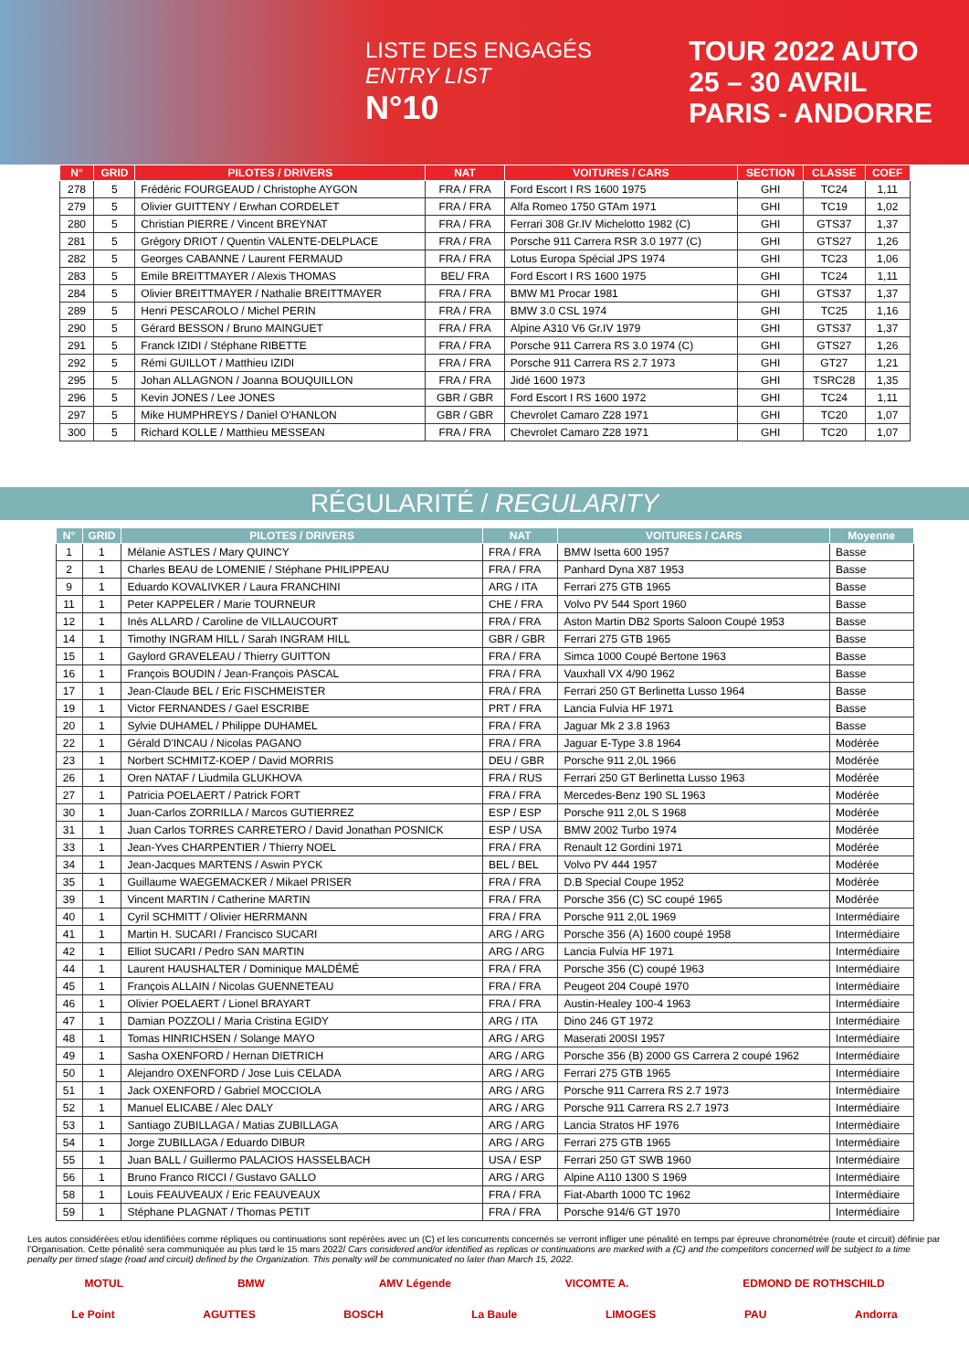LISTE DES ENGAGÉS
ENTRY LIST
N°10
TOUR 2022 AUTO
25 – 30 AVRIL
PARIS - ANDORRE
| N° | GRID | PILOTES / DRIVERS | NAT | VOITURES / CARS | SECTION | CLASSE | COEF |
| --- | --- | --- | --- | --- | --- | --- | --- |
| 278 | 5 | Frédéric FOURGEAUD / Christophe AYGON | FRA / FRA | Ford Escort I RS 1600 1975 | GHI | TC24 | 1,11 |
| 279 | 5 | Olivier GUITTENY / Erwhan CORDELET | FRA / FRA | Alfa Romeo 1750 GTAm 1971 | GHI | TC19 | 1,02 |
| 280 | 5 | Christian PIERRE / Vincent BREYNAT | FRA / FRA | Ferrari 308 Gr.IV Michelotto 1982 (C) | GHI | GTS37 | 1,37 |
| 281 | 5 | Grégory DRIOT / Quentin VALENTE-DELPLACE | FRA / FRA | Porsche 911 Carrera RSR 3.0 1977 (C) | GHI | GTS27 | 1,26 |
| 282 | 5 | Georges CABANNE / Laurent FERMAUD | FRA / FRA | Lotus Europa Spécial JPS 1974 | GHI | TC23 | 1,06 |
| 283 | 5 | Emile BREITTMAYER / Alexis THOMAS | BEL/ FRA | Ford Escort I RS 1600 1975 | GHI | TC24 | 1,11 |
| 284 | 5 | Olivier BREITTMAYER / Nathalie BREITTMAYER | FRA / FRA | BMW M1 Procar 1981 | GHI | GTS37 | 1,37 |
| 289 | 5 | Henri PESCAROLO / Michel PERIN | FRA / FRA | BMW 3.0 CSL 1974 | GHI | TC25 | 1,16 |
| 290 | 5 | Gérard BESSON / Bruno MAINGUET | FRA / FRA | Alpine A310 V6 Gr.IV 1979 | GHI | GTS37 | 1,37 |
| 291 | 5 | Franck IZIDI / Stéphane RIBETTE | FRA / FRA | Porsche 911 Carrera RS 3.0 1974 (C) | GHI | GTS27 | 1,26 |
| 292 | 5 | Rémi GUILLOT / Matthieu IZIDI | FRA / FRA | Porsche 911 Carrera RS 2.7 1973 | GHI | GT27 | 1,21 |
| 295 | 5 | Johan ALLAGNON / Joanna BOUQUILLON | FRA / FRA | Jidé 1600 1973 | GHI | TSRC28 | 1,35 |
| 296 | 5 | Kevin JONES / Lee JONES | GBR / GBR | Ford Escort I RS 1600 1972 | GHI | TC24 | 1,11 |
| 297 | 5 | Mike HUMPHREYS / Daniel O'HANLON | GBR / GBR | Chevrolet Camaro Z28 1971 | GHI | TC20 | 1,07 |
| 300 | 5 | Richard KOLLE / Matthieu MESSEAN | FRA / FRA | Chevrolet Camaro Z28 1971 | GHI | TC20 | 1,07 |
RÉGULARITÉ / REGULARITY
| N° | GRID | PILOTES / DRIVERS | NAT | VOITURES / CARS | Moyenne |
| --- | --- | --- | --- | --- | --- |
| 1 | 1 | Mélanie ASTLES / Mary QUINCY | FRA / FRA | BMW Isetta 600 1957 | Basse |
| 2 | 1 | Charles BEAU de LOMENIE / Stéphane PHILIPPEAU | FRA / FRA | Panhard Dyna X87 1953 | Basse |
| 9 | 1 | Eduardo KOVALIVKER / Laura FRANCHINI | ARG / ITA | Ferrari 275 GTB 1965 | Basse |
| 11 | 1 | Peter KAPPELER / Marie TOURNEUR | CHE / FRA | Volvo PV 544 Sport 1960 | Basse |
| 12 | 1 | Inès ALLARD / Caroline de VILLAUCOURT | FRA / FRA | Aston Martin DB2 Sports Saloon Coupé 1953 | Basse |
| 14 | 1 | Timothy INGRAM HILL / Sarah INGRAM HILL | GBR / GBR | Ferrari 275 GTB 1965 | Basse |
| 15 | 1 | Gaylord GRAVELEAU / Thierry GUITTON | FRA / FRA | Simca 1000 Coupé Bertone 1963 | Basse |
| 16 | 1 | François BOUDIN / Jean-François PASCAL | FRA / FRA | Vauxhall VX 4/90 1962 | Basse |
| 17 | 1 | Jean-Claude BEL / Eric FISCHMEISTER | FRA / FRA | Ferrari 250 GT Berlinetta Lusso 1964 | Basse |
| 19 | 1 | Victor FERNANDES / Gael ESCRIBE | PRT / FRA | Lancia Fulvia HF 1971 | Basse |
| 20 | 1 | Sylvie DUHAMEL / Philippe DUHAMEL | FRA / FRA | Jaguar Mk 2 3.8 1963 | Basse |
| 22 | 1 | Gérald D'INCAU / Nicolas PAGANO | FRA / FRA | Jaguar E-Type 3.8 1964 | Modérée |
| 23 | 1 | Norbert SCHMITZ-KOEP / David MORRIS | DEU / GBR | Porsche 911 2,0L 1966 | Modérée |
| 26 | 1 | Oren NATAF / Liudmila GLUKHOVA | FRA / RUS | Ferrari 250 GT Berlinetta Lusso 1963 | Modérée |
| 27 | 1 | Patricia POELAERT / Patrick FORT | FRA / FRA | Mercedes-Benz 190 SL 1963 | Modérée |
| 30 | 1 | Juan-Carlos ZORRILLA / Marcos GUTIERREZ | ESP / ESP | Porsche 911 2,0L S 1968 | Modérée |
| 31 | 1 | Juan Carlos TORRES CARRETERO / David Jonathan POSNICK | ESP / USA | BMW 2002 Turbo 1974 | Modérée |
| 33 | 1 | Jean-Yves CHARPENTIER / Thierry NOEL | FRA / FRA | Renault 12 Gordini 1971 | Modérée |
| 34 | 1 | Jean-Jacques MARTENS / Aswin PYCK | BEL / BEL | Volvo PV 444 1957 | Modérée |
| 35 | 1 | Guillaume WAEGEMACKER / Mikael PRISER | FRA / FRA | D.B Special Coupe 1952 | Modérée |
| 39 | 1 | Vincent MARTIN / Catherine MARTIN | FRA / FRA | Porsche 356 (C) SC coupé 1965 | Modérée |
| 40 | 1 | Cyril SCHMITT / Olivier HERRMANN | FRA / FRA | Porsche 911 2,0L 1969 | Intermédiaire |
| 41 | 1 | Martin H. SUCARI / Francisco SUCARI | ARG / ARG | Porsche 356 (A) 1600 coupé 1958 | Intermédiaire |
| 42 | 1 | Elliot SUCARI / Pedro SAN MARTIN | ARG / ARG | Lancia Fulvia HF 1971 | Intermédiaire |
| 44 | 1 | Laurent HAUSHALTER / Dominique MALDÉMÉ | FRA / FRA | Porsche 356 (C) coupé 1963 | Intermédiaire |
| 45 | 1 | François ALLAIN / Nicolas GUENNETEAU | FRA / FRA | Peugeot 204 Coupé 1970 | Intermédiaire |
| 46 | 1 | Olivier POELAERT / Lionel BRAYART | FRA / FRA | Austin-Healey 100-4 1963 | Intermédiaire |
| 47 | 1 | Damian POZZOLI / Maria Cristina EGIDY | ARG / ITA | Dino 246 GT 1972 | Intermédiaire |
| 48 | 1 | Tomas HINRICHSEN / Solange MAYO | ARG / ARG | Maserati 200SI 1957 | Intermédiaire |
| 49 | 1 | Sasha OXENFORD / Hernan DIETRICH | ARG / ARG | Porsche 356 (B) 2000 GS Carrera 2 coupé 1962 | Intermédiaire |
| 50 | 1 | Alejandro OXENFORD / Jose Luis CELADA | ARG / ARG | Ferrari 275 GTB 1965 | Intermédiaire |
| 51 | 1 | Jack OXENFORD / Gabriel MOCCIOLA | ARG / ARG | Porsche 911 Carrera RS 2.7 1973 | Intermédiaire |
| 52 | 1 | Manuel ELICABE / Alec DALY | ARG / ARG | Porsche 911 Carrera RS 2.7 1973 | Intermédiaire |
| 53 | 1 | Santiago ZUBILLAGA / Matias ZUBILLAGA | ARG / ARG | Lancia Stratos HF 1976 | Intermédiaire |
| 54 | 1 | Jorge ZUBILLAGA / Eduardo DIBUR | ARG / ARG | Ferrari 275 GTB 1965 | Intermédiaire |
| 55 | 1 | Juan BALL / Guillermo PALACIOS HASSELBACH | USA / ESP | Ferrari 250 GT SWB 1960 | Intermédiaire |
| 56 | 1 | Bruno Franco RICCI / Gustavo GALLO | ARG / ARG | Alpine A110 1300 S 1969 | Intermédiaire |
| 58 | 1 | Louis FEAUVEAUX / Eric FEAUVEAUX | FRA / FRA | Fiat-Abarth 1000 TC 1962 | Intermédiaire |
| 59 | 1 | Stéphane PLAGNAT / Thomas PETIT | FRA / FRA | Porsche 914/6 GT 1970 | Intermédiaire |
Les autos considérées et/ou identifiées comme répliques ou continuations sont repérées avec un (C) et les concurrents concernés se verront infliger une pénalité en temps par épreuve chronométrée (route et circuit) définie par l'Organisation. Cette pénalité sera communiquée au plus tard le 15 mars 2022/ Cars considered and/or identified as replicas or continuations are marked with a (C) and the competitors concerned will be subject to a time penalty per timed stage (road and circuit) defined by the Organization. This penalty will be communicated no later than March 15, 2022.
MOTUL BMW AMV Légende VICOMTE A. EDMOND DE ROTHSCHILD
Le Point AGUTTES BOSCH La Baule LIMOGES PAU Andorra